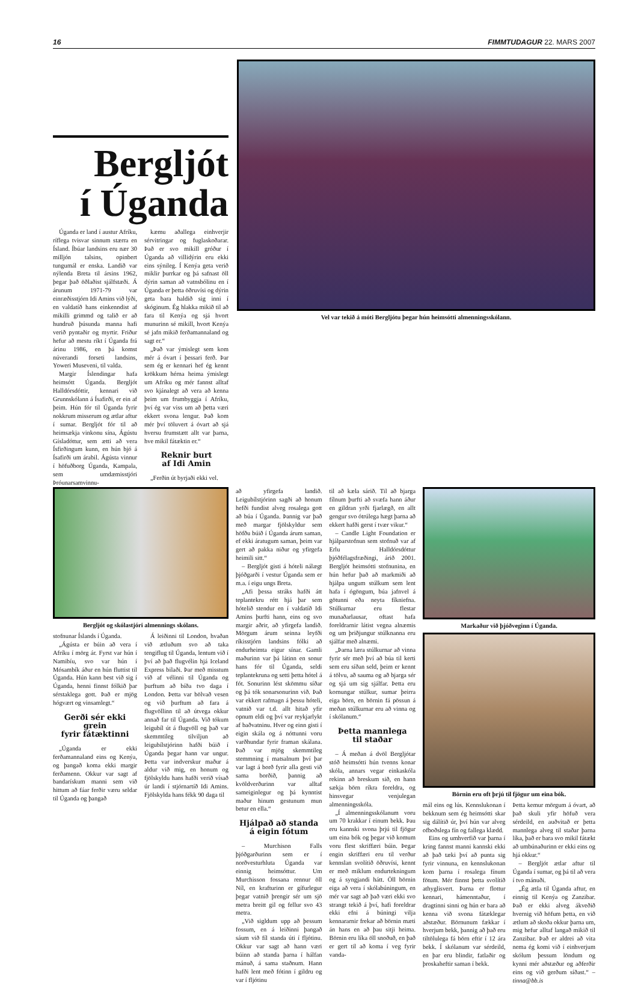16 FIMMTUDAGUR 22. MARS 2007
Bergljót
í Úganda
Úganda er land í austur Afríku, ríflega tvisvar sinnum stærra en Ísland. Íbúar landsins eru nær 30 milljón talsins, opinbert tungumál er enska. Landið var nýlenda Breta til ársins 1962, þegar það öðlaðist sjálfstæði. Á árunum 1971-79 var einræðisstjórn Idi Amins við lýði, en valdatíð hans einkenndist af mikilli grimmd og talið er að hundruð þúsunda manna hafi verið pyntaðir og myrtir. Friður hefur að mestu ríkt í Úganda frá árinu 1986, en þá komst núverandi forseti landsins, Yoweri Museveni, til valda.
Margir Íslendingar hafa heimsótt Úganda. Bergljót Halldórsdóttir, kennari við Grunnskólann á Ísafirði, er ein af þeim. Hún fór til Úganda fyrir nokkrum misserum og ætlar aftur í sumar. Bergljót fór til að heimsækja vinkonu sína, Ágústu Gísladóttur, sem ætti að vera Ísfirðingum kunn, en hún bjó á Ísafirði um árabil. Ágústa vinnur í höfuðborg Úganda, Kampala, sem umdæmisstjóri Þróunarsamvinnu-
kæmu aðallega einhverjir sérvitringar og fuglaskoðarar. Það er svo mikill gróður í Úganda að villidýrin eru ekki eins sýnileg. Í Kenýa geta verið miklir þurrkar og þá safnast öll dýrin saman að vatnsbólinu en í Úganda er þetta öðruvísi og dýrin geta bara haldið sig inni í skóginum. Ég hlakka mikið til að fara til Kenýa og sjá hvort munurinn sé mikill, hvort Kenýa sé jafn mikið ferðamannaland og sagt er.“
„Það var ýmislegt sem kom mér á óvart í þessari ferð. Þar sem ég er kennari hef ég kennt krökkum hérna heima ýmislegt um Afríku og mér fannst alltaf svo kjánalegt að vera að kenna þeim um frumbyggja í Afríku, því ég var viss um að þetta væri ekkert svona lengur. Það kom mér því töluvert á óvart að sjá hversu frumstætt allt var þarna, hve mikil fátæktin er.“
Reknir burt
af Idi Amin
„Ferðin út byrjaði ekki vel.
Vel var tekið á móti Bergljótu þegar hún heimsótti almenningsskólann.
Bergljót og skólastjóri almennings skólans.
stofnunar Íslands í Úganda.
„Ágústa er búin að vera í Afríku í mörg ár. Fyrst var hún í Namibíu, svo var hún í Mósambík áður en hún fluttist til Úganda. Hún kann best við sig í Úganda, henni finnst fólkið þar sérstaklega gott. Það er mjög hógvært og vinsamlegt.“
Gerði sér ekki grein
fyrir fátæktinni
„Úganda er ekki ferðamannaland eins og Kenýa, og þangað koma ekki margir ferðamenn. Okkur var sagt af bandarískum manni sem við hittum að fáar ferðir væru seldar til Úganda og þangað
Á leiðinni til London, hvaðan við ætluðum svo að taka tengiflug til Úganda, lentum við í því að það flugvélin hjá Iceland Express bilaði. Þar með misstum við af vélinni til Úganda og þurftum að bíða tvo daga í London. Þetta var bölvað vesen og við þurftum að fara á flugvöllinn til að útvega okkur annað far til Úganda. Við tókum leigubíl út á flugvöll og það var skemmtileg tilviljun að leigubílstjórinn hafði búið í Úganda þegar hann var ungur. Þetta var indverskur maður á aldur við mig, en honum og fjölskyldu hans hafði verið vísað úr landi í stjórnartíð Idi Amins. Fjölskylda hans fékk 90 daga til
að yfirgefa landið. Leigubílstjórinn sagði að honum hefði fundist alveg rosalega gott að búa í Úganda. Þannig var það með margar fjölskyldur sem höfðu búið í Úganda árum saman, ef ekki áratugum saman, þeim var gert að pakka niður og yfirgefa heimili sitt.“
– Bergljót gisti á hóteli nálægt þjóðgarði í vestur Úganda sem er m.a. í eigu ungs Breta.
„Afi þessa stráks hafði átt teplantekru rétt hjá þar sem hótelið stendur en í valdatíð Idi Amins þurfti hann, eins og svo margir aðrir, að yfirgefa landið. Mörgum árum seinna leyfði ríkisstjórn landsins fólki að endurheimta eigur sínar. Gamli maðurinn var þá látinn en sonur hans fór til Úganda, seldi teplantekruna og setti þetta hótel á fót. Sonurinn lést skömmu síðar og þá tók sonarsonurinn við. Það var ekkert rafmagn á þessu hóteli, vatnið var t.d. allt hitað yfir opnum eldi og því var reykjarlykt af baðvatninu. Hver og einn gisti í eigin skála og á nóttunni voru varðhundar fyrir framan skálana. Það var mjög skemmtileg stemmning í matsalnum því þar var lagt á borð fyrir alla gesti við sama borðið, þannig að kvöldverðurinn var alltaf sameiginlegur og þá kynntist maður hinum gestunum mun betur en ella.“
Hjálpað að standa
á eigin fótum
– Murchison Falls þjóðgarðurinn sem er í norðvesturhluta Úganda var einnig heimsóttur. Um Murchisson fossana rennur öll Níl, en krafturinn er gífurlegur þegar vatnið þrengir sér um sjö metra breitt gil og fellur svo 43 metra.
„Við sigldum upp að þessum fossum, en á leiðinni þangað sáum við fíl standa úti í fljótinu. Okkur var sagt að hann væri búinn að standa þarna í hálfan mánuð, á sama staðnum. Hann hafði lent með fótinn í gildru og var í fljótinu
til að kæla sárið. Til að bjarga fílnum þurfti að svæfa hann áður en gildran yrði fjarlægð, en allt gengur svo ótrúlega hægt þarna að ekkert hafði gerst í tvær vikur.“
– Candle Light Foundation er hjálparstofnun sem stofnuð var af Erlu Halldórsdóttur þjóðfélagsfræðingi, árið 2001. Bergljót heimsótti stofnunina, en hún hefur það að markmiði að hjálpa ungum stúlkum sem lent hafa í ógöngum, búa jafnvel á götunni eða neyta fíkniefna. Stúlkurnar eru flestar munaðarlausar, oftast hafa foreldrarnir látist vegna alnæmis og um þriðjungur stúlknanna eru sjálfar með alnæmi.
„Þarna læra stúlkurnar að vinna fyrir sér með því að búa til kerti sem eru síðan seld, þeim er kennt á tölvu, að sauma og að bjarga sér og sjá um sig sjálfar. Þetta eru kornungar stúlkur, sumar þeirra eiga börn, en börnin fá pössun á meðan stúlkurnar eru að vinna og í skólanum.“
Þetta mannlega
til staðar
– Á meðan á dvöl Bergljótar stóð heimsótti hún tvenns konar skóla, annars vegar einkaskóla rekinn að breskum sið, en hann sækja börn ríkra foreldra, og hinsvegar venjulegan almenningsskóla.
„Í almenningsskólanum voru um 70 krakkar í einum bekk. Þau eru kannski svona þrjú til fjögur um eina bók og þegar við komum voru flest skriffæri búin. Þegar engin skriffæri eru til verður kennslan svolítið öðruvísi, kennt er með miklum endurtekningum og á syngjandi hátt. Öll börnin eiga að vera í skólabúningum, en mér var sagt að það væri ekki svo strangt tekið á því, hafi foreldrar ekki efni á búningi vilja kennararnir frekar að börnin mæti án hans en að þau sitji heima. Börnin eru líka öll snoðuð, en það er gert til að koma í veg fyrir vanda-
Markaður við þjóðveginn í Úganda.
Börnin eru oft þrjú til fjögur um eina bók.
mál eins og lús. Kennslukonan í bekknum sem ég heimsótti skar sig dálítið úr, því hún var alveg ofboðslega fín og fallega klædd.
Eins og umhverfið var þarna í kring fannst manni kannski ekki að það tæki því að punta sig fyrir vinnuna, en kennslukonan kom þarna í rosalega fínum fötum. Mér finnst þetta svolítið athyglisvert. Þarna er flottur kennari, hámenntaður, í dragtinni sinni og hún er bara að kenna við svona fátæklegar aðstæður. Börnunum fækkar í hverjum bekk, þannig að það eru tiltölulega fá börn eftir í 12 ára bekk. Í skólanum var sérdeild, en þar eru blindir, fatlaðir og þroskaheftir saman í bekk.
Þetta kemur mörgum á óvart, að það skuli yfir höfuð vera sérdeild, en auðvitað er þetta mannlega alveg til staðar þarna líka, það er bara svo mikil fátækt að umbúnaðurinn er ekki eins og hjá okkur.“
– Bergljót ætlar aftur til Úganda í sumar, og þá til að vera í tvo mánuði.
„Ég ætla til Úganda aftur, en einnig til Kenýa og Zanzibar. Það er ekki alveg ákveðið hvernig við höfum þetta, en við ætlum að skoða okkur þarna um, mig hefur alltaf langað mikið til Zanzibar. Það er aldrei að vita nema ég komi við í einhverjum skólum þessum löndum og kynni mér aðstæður og aðferðir eins og við gerðum síðast.“ – tinna@bb.is